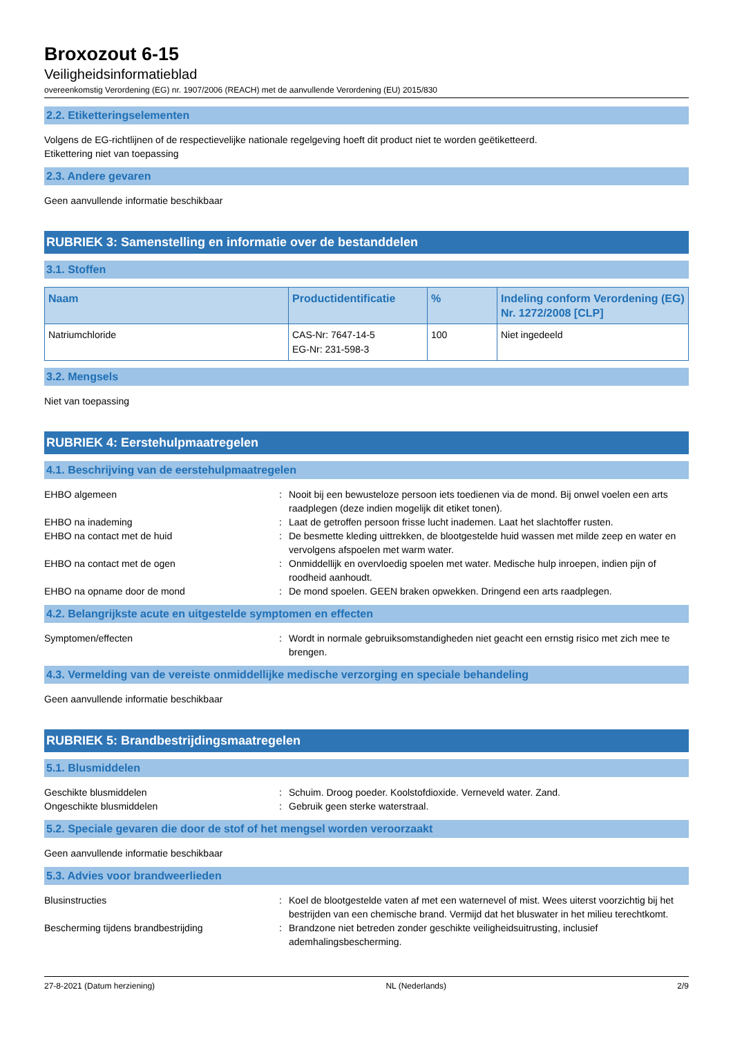Broxozout 6-15
Veiligheidsinformatieblad
overeenkomstig Verordening (EG) nr. 1907/2006 (REACH) met de aanvullende Verordening (EU) 2015/830
2.2. Etiketteringselementen
Volgens de EG-richtlijnen of de respectievelijke nationale regelgeving hoeft dit product niet te worden geëtiketteerd.
Etikettering niet van toepassing
2.3. Andere gevaren
Geen aanvullende informatie beschikbaar
RUBRIEK 3: Samenstelling en informatie over de bestanddelen
3.1. Stoffen
| Naam | Productidentificatie | % | Indeling conform Verordening (EG) Nr. 1272/2008 [CLP] |
| --- | --- | --- | --- |
| Natriumchloride | CAS-Nr: 7647-14-5 EG-Nr: 231-598-3 | 100 | Niet ingedeeld |
3.2. Mengsels
Niet van toepassing
RUBRIEK 4: Eerstehulpmaatregelen
4.1. Beschrijving van de eerstehulpmaatregelen
| EHBO algemeen | : | Nooit bij een bewusteloze persoon iets toedienen via de mond. Bij onwel voelen een arts raadplegen (deze indien mogelijk dit etiket tonen). |
| EHBO na inademing | : | Laat de getroffen persoon frisse lucht inademen. Laat het slachtoffer rusten. |
| EHBO na contact met de huid | : | De besmette kleding uittrekken, de blootgestelde huid wassen met milde zeep en water en vervolgens afspoelen met warm water. |
| EHBO na contact met de ogen | : | Onmiddellijk en overvloedig spoelen met water. Medische hulp inroepen, indien pijn of roodheid aanhoudt. |
| EHBO na opname door de mond | : | De mond spoelen. GEEN braken opwekken. Dringend een arts raadplegen. |
4.2. Belangrijkste acute en uitgestelde symptomen en effecten
| Symptomen/effecten | : | Wordt in normale gebruiksomstandigheden niet geacht een ernstig risico met zich mee te brengen. |
4.3. Vermelding van de vereiste onmiddellijke medische verzorging en speciale behandeling
Geen aanvullende informatie beschikbaar
RUBRIEK 5: Brandbestrijdingsmaatregelen
5.1. Blusmiddelen
| Geschikte blusmiddelen | : | Schuim. Droog poeder. Koolstofdioxide. Verneveld water. Zand. |
| Ongeschikte blusmiddelen | : | Gebruik geen sterke waterstraal. |
5.2. Speciale gevaren die door de stof of het mengsel worden veroorzaakt
Geen aanvullende informatie beschikbaar
5.3. Advies voor brandweerlieden
| Blusinstructies | : | Koel de blootgestelde vaten af met een waternevel of mist. Wees uiterst voorzichtig bij het bestrijden van een chemische brand. Vermijd dat het bluswater in het milieu terechtkomt. |
| Bescherming tijdens brandbestrijding | : | Brandzone niet betreden zonder geschikte veiligheidsuitrusting, inclusief ademhalingsbescherming. |
27-8-2021 (Datum herziening) NL (Nederlands) 2/9